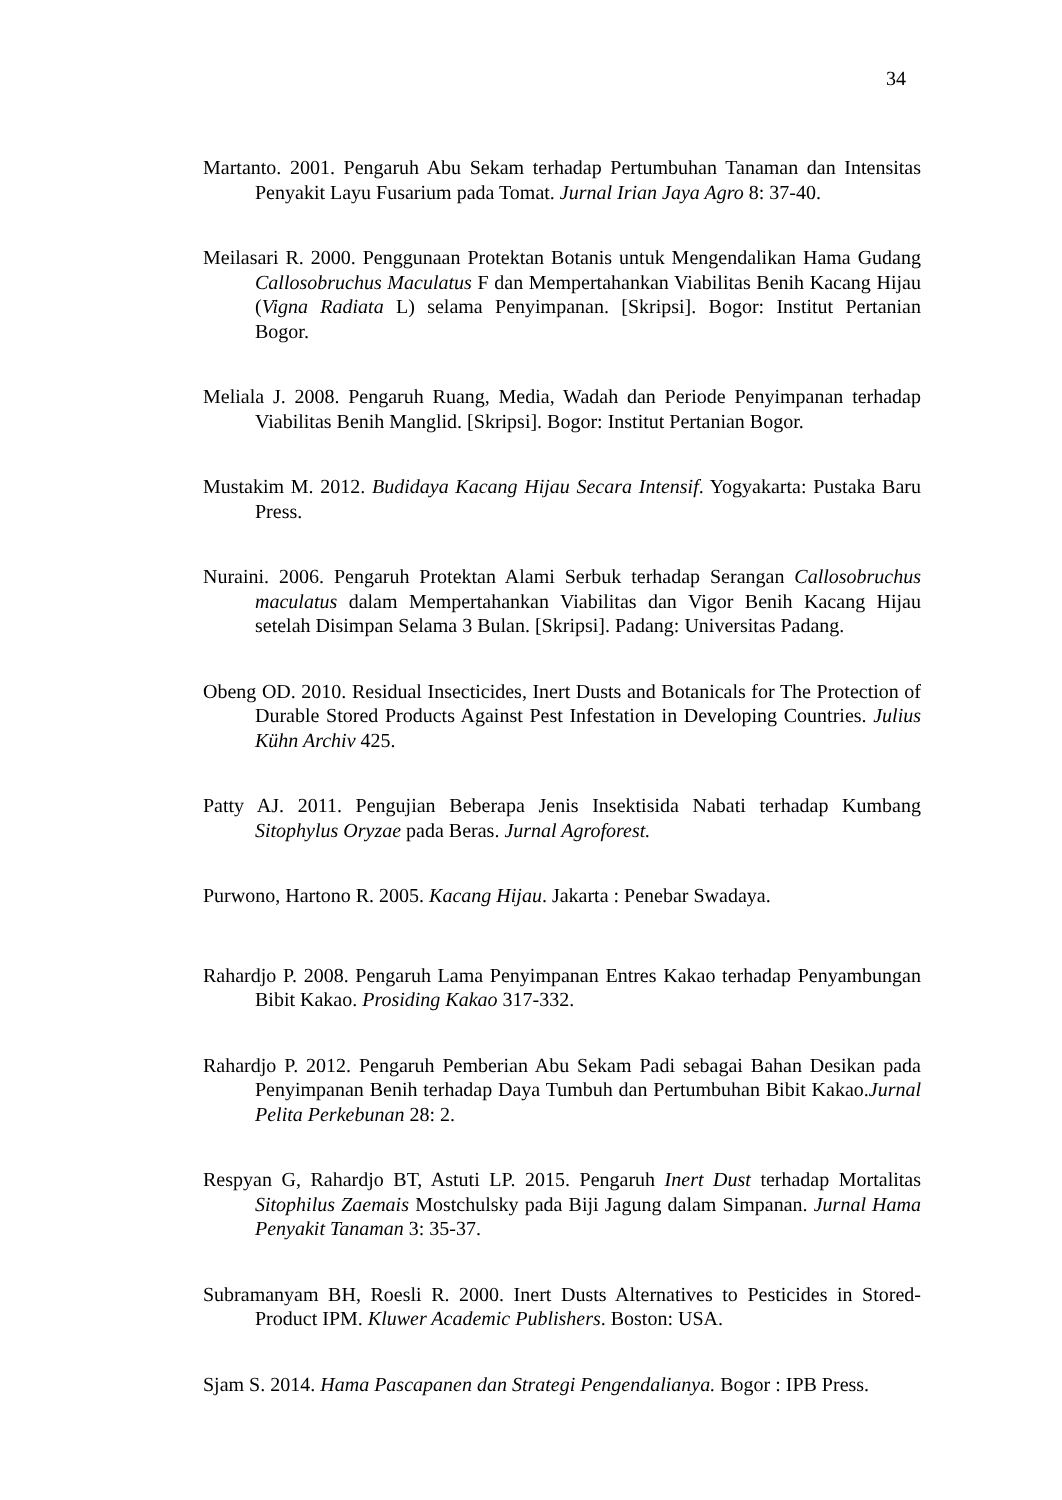34
Martanto. 2001. Pengaruh Abu Sekam terhadap Pertumbuhan Tanaman dan Intensitas Penyakit Layu Fusarium pada Tomat. Jurnal Irian Jaya Agro 8: 37-40.
Meilasari R. 2000. Penggunaan Protektan Botanis untuk Mengendalikan Hama Gudang Callosobruchus Maculatus F dan Mempertahankan Viabilitas Benih Kacang Hijau (Vigna Radiata L) selama Penyimpanan. [Skripsi]. Bogor: Institut Pertanian Bogor.
Meliala J. 2008. Pengaruh Ruang, Media, Wadah dan Periode Penyimpanan terhadap Viabilitas Benih Manglid. [Skripsi]. Bogor: Institut Pertanian Bogor.
Mustakim M. 2012. Budidaya Kacang Hijau Secara Intensif. Yogyakarta: Pustaka Baru Press.
Nuraini. 2006. Pengaruh Protektan Alami Serbuk terhadap Serangan Callosobruchus maculatus dalam Mempertahankan Viabilitas dan Vigor Benih Kacang Hijau setelah Disimpan Selama 3 Bulan. [Skripsi]. Padang: Universitas Padang.
Obeng OD. 2010. Residual Insecticides, Inert Dusts and Botanicals for The Protection of Durable Stored Products Against Pest Infestation in Developing Countries. Julius Kühn Archiv 425.
Patty AJ. 2011. Pengujian Beberapa Jenis Insektisida Nabati terhadap Kumbang Sitophylus Oryzae pada Beras. Jurnal Agroforest.
Purwono, Hartono R. 2005. Kacang Hijau. Jakarta : Penebar Swadaya.
Rahardjo P. 2008. Pengaruh Lama Penyimpanan Entres Kakao terhadap Penyambungan Bibit Kakao. Prosiding Kakao 317-332.
Rahardjo P. 2012. Pengaruh Pemberian Abu Sekam Padi sebagai Bahan Desikan pada Penyimpanan Benih terhadap Daya Tumbuh dan Pertumbuhan Bibit Kakao.Jurnal Pelita Perkebunan 28: 2.
Respyan G, Rahardjo BT, Astuti LP. 2015. Pengaruh Inert Dust terhadap Mortalitas Sitophilus Zaemais Mostchulsky pada Biji Jagung dalam Simpanan. Jurnal Hama Penyakit Tanaman 3: 35-37.
Subramanyam BH, Roesli R. 2000. Inert Dusts Alternatives to Pesticides in Stored-Product IPM. Kluwer Academic Publishers. Boston: USA.
Sjam S. 2014. Hama Pascapanen dan Strategi Pengendalianya. Bogor : IPB Press.